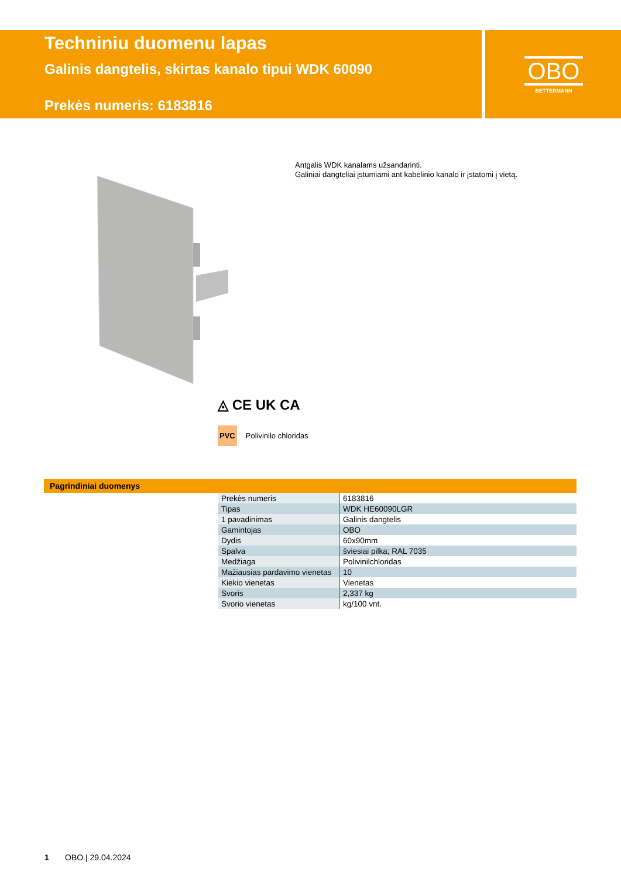Techniniu duomenu lapas
Galinis dangtelis, skirtas kanalo tipui WDK 60090
Prekės numeris: 6183816
OBO
BETTERMANN
Antgalis WDK kanalams užsandarinti.
Galiniai dangteliai įstumiami ant kabelinio kanalo ir įstatomi į vietą.
◬ CE UK CA
PVC Polivinilo chloridas
Pagrindiniai duomenys
| Prekės numeris | 6183816 |
| Tipas | WDK HE60090LGR |
| 1 pavadinimas | Galinis dangtelis |
| Gamintojas | OBO |
| Dydis | 60x90mm |
| Spalva | šviesiai pilka; RAL 7035 |
| Medžiaga | Polivinilchloridas |
| Mažiausias pardavimo vienetas | 10 |
| Kiekio vienetas | Vienetas |
| Svoris | 2,337 kg |
| Svorio vienetas | kg/100 vnt. |
1 OBO | 29.04.2024